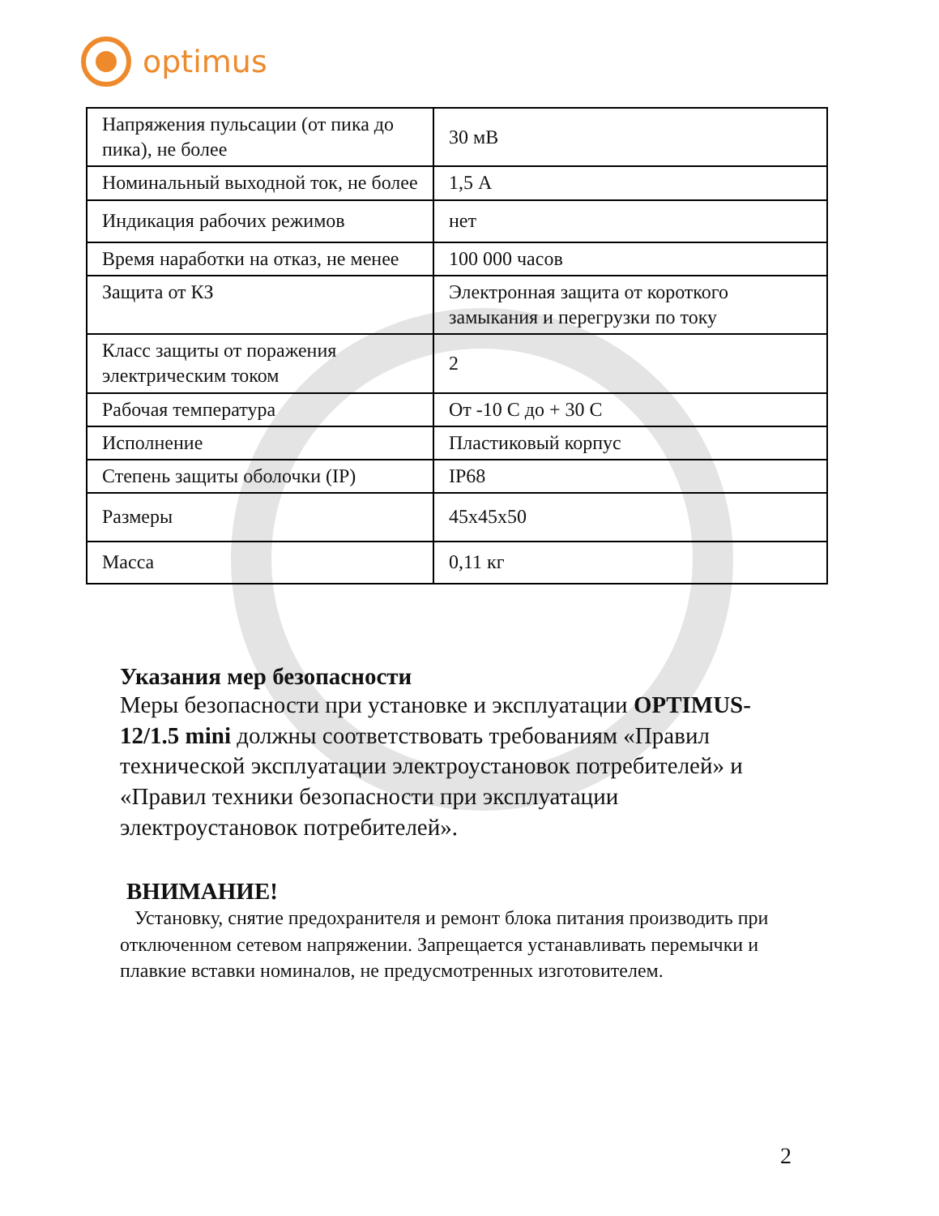optimus
| Напряжения пульсации (от пика до пика), не более | 30 мВ |
| Номинальный выходной ток, не более | 1,5 А |
| Индикация рабочих режимов | нет |
| Время наработки на отказ, не менее | 100 000 часов |
| Защита от КЗ | Электронная защита от короткого замыкания и перегрузки по току |
| Класс защиты от поражения электрическим током | 2 |
| Рабочая температура | От -10 С до + 30 С |
| Исполнение | Пластиковый корпус |
| Степень защиты оболочки (IP) | IP68 |
| Размеры | 45x45x50 |
| Масса | 0,11 кг |
Указания мер безопасности
Меры безопасности при установке и эксплуатации OPTIMUS-12/1.5 mini должны соответствовать требованиям «Правил технической эксплуатации электроустановок потребителей» и «Правил техники безопасности при эксплуатации электроустановок потребителей».
ВНИМАНИЕ!
Установку, снятие предохранителя и ремонт блока питания производить при отключенном сетевом напряжении. Запрещается устанавливать перемычки и плавкие вставки номиналов, не предусмотренных изготовителем.
2